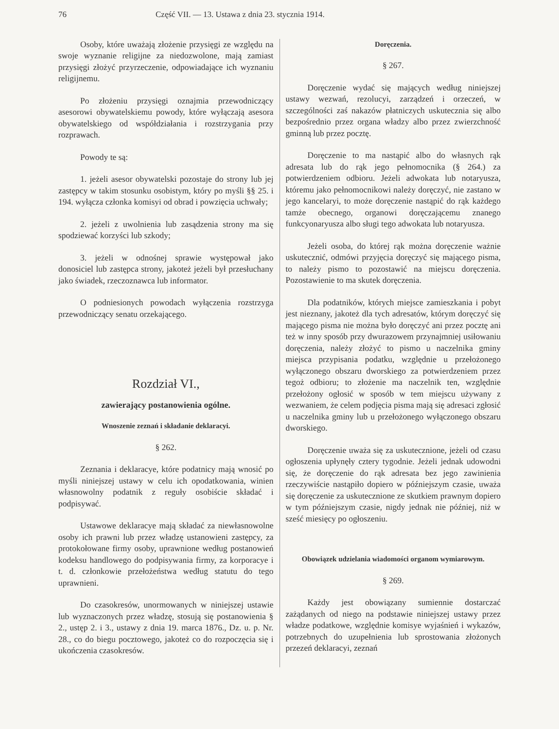76 Część VII. — 13. Ustawa z dnia 23. stycznia 1914.
Osoby, które uważają złożenie przysięgi ze względu na swoje wyznanie religijne za niedozwolone, mają zamiast przysięgi złożyć przyrzeczenie, odpowiadające ich wyznaniu religijnemu.
Po złożeniu przysięgi oznajmia przewodniczący asesorowi obywatelskiemu powody, które wyłączają asesora obywatelskiego od współdziałania i rozstrzygania przy rozprawach.
Powody te są:
1. jeżeli asesor obywatelski pozostaje do strony lub jej zastępcy w takim stosunku osobistym, który po myśli §§ 25. i 194. wyłącza członka komisyi od obrad i powzięcia uchwały;
2. jeżeli z uwolnienia lub zasądzenia strony ma się spodziewać korzyści lub szkody;
3. jeżeli w odnośnej sprawie występował jako donosiciel lub zastępca strony, jakoteż jeżeli był przesłuchany jako świadek, rzeczoznawca lub informator.
O podniesionych powodach wyłączenia rozstrzyga przewodniczący senatu orzekającego.
Rozdział VI.,
zawierający postanowienia ogólne.
Wnoszenie zeznań i składanie deklaracyi.
§ 262.
Zeznania i deklaracye, które podatnicy mają wnosić po myśli niniejszej ustawy w celu ich opodatkowania, winien własnowolny podatnik z reguły osobiście składać i podpisywać.
Ustawowe deklaracye mają składać za niewłasnowolne osoby ich prawni lub przez władzę ustanowieni zastępcy, za protokołowane firmy osoby, uprawnione według postanowień kodeksu handlowego do podpisywania firmy, za korporacye i t. d. członkowie przełożeństwa według statutu do tego uprawnieni.
Do czasokresów, unormowanych w niniejszej ustawie lub wyznaczonych przez władzę, stosują się postanowienia § 2., ustęp 2. i 3., ustawy z dnia 19. marca 1876., Dz. u. p. Nr. 28., co do biegu pocztowego, jakoteż co do rozpoczęcia się i ukończenia czasokresów.
Doręczenia.
§ 267.
Doręczenie wydać się mających według niniejszej ustawy wezwań, rezolucyi, zarządzeń i orzeczeń, w szczególności zaś nakazów płatniczych uskutecznia się albo bezpośrednio przez organa władzy albo przez zwierzchność gminną lub przez pocztę.
Doręczenie to ma nastąpić albo do własnych rąk adresata lub do rąk jego pełnomocnika (§ 264.) za potwierdzeniem odbioru. Jeżeli adwokata lub notaryusza, któremu jako pełnomocnikowi należy doręczyć, nie zastano w jego kancelaryi, to może doręczenie nastąpić do rąk każdego tamże obecnego, organowi doręczającemu znanego funkcyonaryusza albo sługi tego adwokata lub notaryusza.
Jeżeli osoba, do której rąk można doręczenie ważnie uskutecznić, odmówi przyjęcia doręczyć się mającego pisma, to należy pismo to pozostawić na miejscu doręczenia. Pozostawienie to ma skutek doręczenia.
Dla podatników, których miejsce zamieszkania i pobyt jest nieznany, jakoteż dla tych adresatów, którym doręczyć się mającego pisma nie można było doręczyć ani przez pocztę ani też w inny sposób przy dwurazowem przynajmniej usiłowaniu doręczenia, należy złożyć to pismo u naczelnika gminy miejsca przypisania podatku, względnie u przełożonego wyłączonego obszaru dworskiego za potwierdzeniem przez tegoż odbioru; to złożenie ma naczelnik ten, względnie przełożony ogłosić w sposób w tem miejscu używany z wezwaniem, że celem podjęcia pisma mają się adresaci zgłosić u naczelnika gminy lub u przełożonego wyłączonego obszaru dworskiego.
Doręczenie uważa się za uskutecznione, jeżeli od czasu ogłoszenia upłynęły cztery tygodnie. Jeżeli jednak udowodni się, że doręczenie do rąk adresata bez jego zawinienia rzeczywiście nastąpiło dopiero w późniejszym czasie, uważa się doręczenie za uskutecznione ze skutkiem prawnym dopiero w tym późniejszym czasie, nigdy jednak nie później, niż w sześć miesięcy po ogłoszeniu.
Obowiązek udzielania wiadomości organom wymiarowym.
§ 269.
Każdy jest obowiązany sumiennie dostarczać zażądanych od niego na podstawie niniejszej ustawy przez władze podatkowe, względnie komisye wyjaśnień i wykazów, potrzebnych do uzupełnienia lub sprostowania złożonych przezeń deklaracyi, zeznań